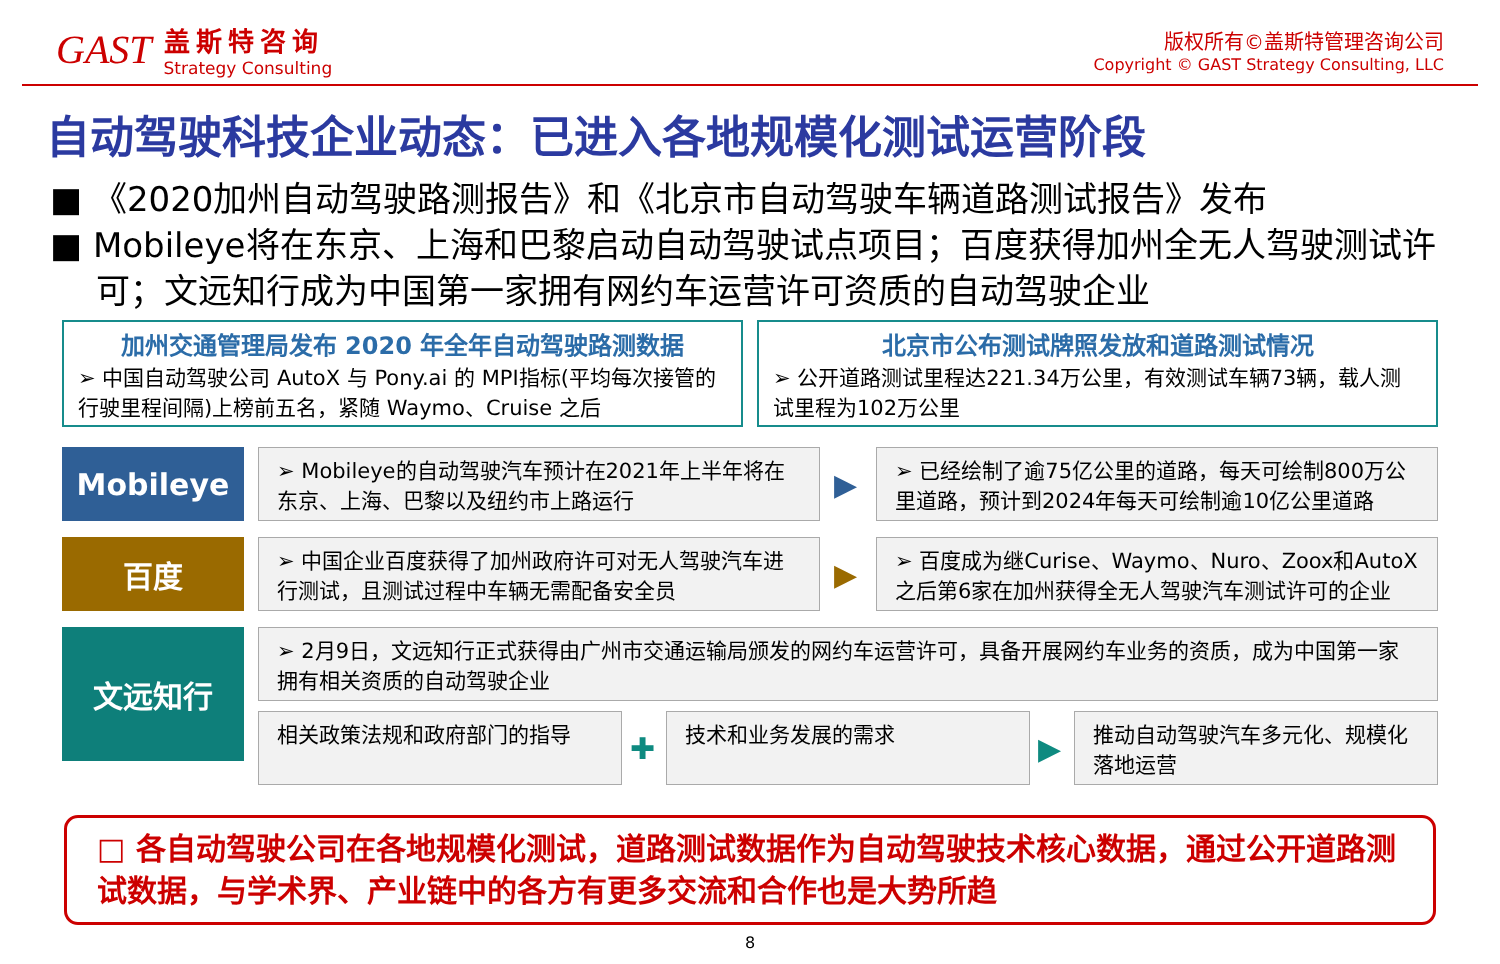GAST
盖斯特咨询
Strategy Consulting
版权所有©盖斯特管理咨询公司
Copyright © GAST Strategy Consulting, LLC
自动驾驶科技企业动态：已进入各地规模化测试运营阶段
■ 《2020加州自动驾驶路测报告》和《北京市自动驾驶车辆道路测试报告》发布
■ Mobileye将在东京、上海和巴黎启动自动驾驶试点项目；百度获得加州全无人驾驶测试许可；文远知行成为中国第一家拥有网约车运营许可资质的自动驾驶企业
加州交通管理局发布 2020 年全年自动驾驶路测数据
➢ 中国自动驾驶公司 AutoX 与 Pony.ai 的 MPI指标(平均每次接管的行驶里程间隔)上榜前五名，紧随 Waymo、Cruise 之后
北京市公布测试牌照发放和道路测试情况
➢ 公开道路测试里程达221.34万公里，有效测试车辆73辆，载人测试里程为102万公里
Mobileye
➢ Mobileye的自动驾驶汽车预计在2021年上半年将在东京、上海、巴黎以及纽约市上路运行
▶
➢ 已经绘制了逾75亿公里的道路，每天可绘制800万公里道路，预计到2024年每天可绘制逾10亿公里道路
百度
➢ 中国企业百度获得了加州政府许可对无人驾驶汽车进行测试，且测试过程中车辆无需配备安全员
▶
➢ 百度成为继Curise、Waymo、Nuro、Zoox和AutoX之后第6家在加州获得全无人驾驶汽车测试许可的企业
文远知行
➢ 2月9日，文远知行正式获得由广州市交通运输局颁发的网约车运营许可，具备开展网约车业务的资质，成为中国第一家拥有相关资质的自动驾驶企业
相关政策法规和政府部门的指导
✚
技术和业务发展的需求
▶
推动自动驾驶汽车多元化、规模化落地运营
□ 各自动驾驶公司在各地规模化测试，道路测试数据作为自动驾驶技术核心数据，通过公开道路测试数据，与学术界、产业链中的各方有更多交流和合作也是大势所趋
8